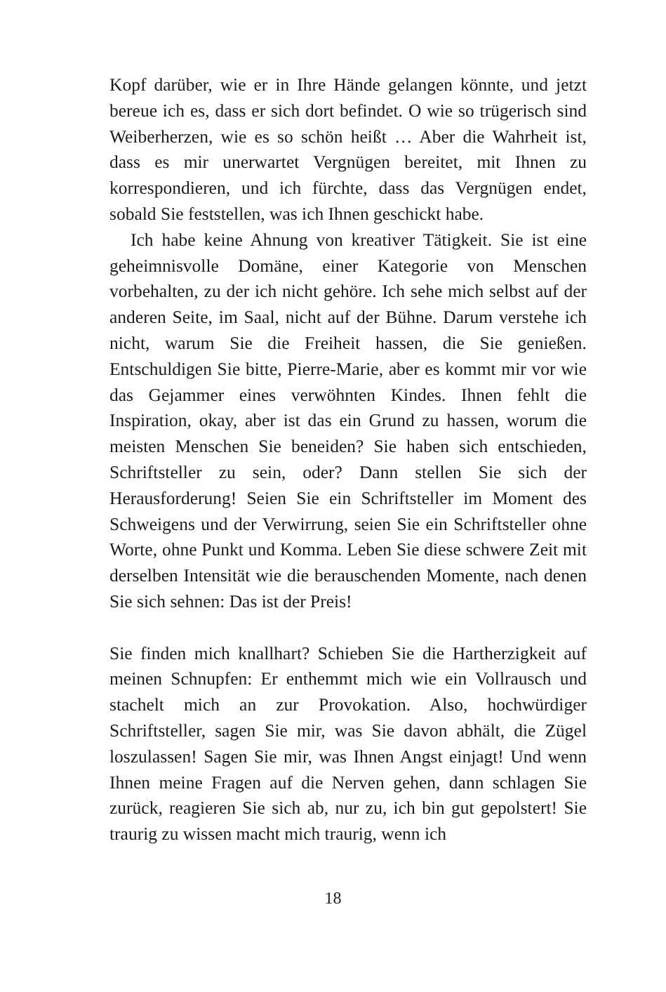Kopf darüber, wie er in Ihre Hände gelangen könnte, und jetzt bereue ich es, dass er sich dort befindet. O wie so trügerisch sind Weiberherzen, wie es so schön heißt … Aber die Wahrheit ist, dass es mir unerwartet Vergnügen bereitet, mit Ihnen zu korrespondieren, und ich fürchte, dass das Vergnügen endet, sobald Sie feststellen, was ich Ihnen geschickt habe.
Ich habe keine Ahnung von kreativer Tätigkeit. Sie ist eine geheimnisvolle Domäne, einer Kategorie von Menschen vorbehalten, zu der ich nicht gehöre. Ich sehe mich selbst auf der anderen Seite, im Saal, nicht auf der Bühne. Darum verstehe ich nicht, warum Sie die Freiheit hassen, die Sie genießen. Entschuldigen Sie bitte, Pierre-Marie, aber es kommt mir vor wie das Gejammer eines verwöhnten Kindes. Ihnen fehlt die Inspiration, okay, aber ist das ein Grund zu hassen, worum die meisten Menschen Sie beneiden? Sie haben sich entschieden, Schriftsteller zu sein, oder? Dann stellen Sie sich der Herausforderung! Seien Sie ein Schriftsteller im Moment des Schweigens und der Verwirrung, seien Sie ein Schriftsteller ohne Worte, ohne Punkt und Komma. Leben Sie diese schwere Zeit mit derselben Intensität wie die berauschenden Momente, nach denen Sie sich sehnen: Das ist der Preis!
Sie finden mich knallhart? Schieben Sie die Hartherzigkeit auf meinen Schnupfen: Er enthemmt mich wie ein Vollrausch und stachelt mich an zur Provokation. Also, hochwürdiger Schriftsteller, sagen Sie mir, was Sie davon abhält, die Zügel loszulassen! Sagen Sie mir, was Ihnen Angst einjagt! Und wenn Ihnen meine Fragen auf die Nerven gehen, dann schlagen Sie zurück, reagieren Sie sich ab, nur zu, ich bin gut gepolstert! Sie traurig zu wissen macht mich traurig, wenn ich
18